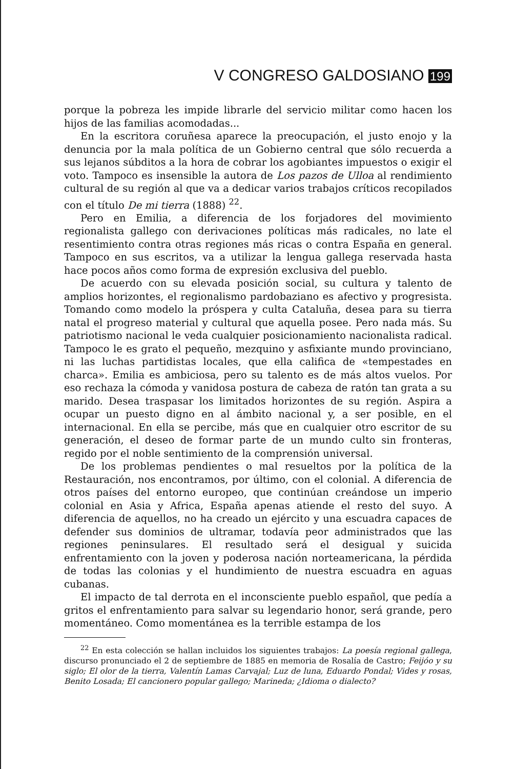V CONGRESO GALDOSIANO 199
porque la pobreza les impide librarle del servicio militar como hacen los hijos de las familias acomodadas...
En la escritora coruñesa aparece la preocupación, el justo enojo y la denuncia por la mala política de un Gobierno central que sólo recuerda a sus lejanos súbditos a la hora de cobrar los agobiantes impuestos o exigir el voto. Tampoco es insensible la autora de Los pazos de Ulloa al rendimiento cultural de su región al que va a dedicar varios trabajos críticos recopilados con el título De mi tierra (1888) <sup>22</sup>.
Pero en Emilia, a diferencia de los forjadores del movimiento regionalista gallego con derivaciones políticas más radicales, no late el resentimiento contra otras regiones más ricas o contra España en general. Tampoco en sus escritos, va a utilizar la lengua gallega reservada hasta hace pocos años como forma de expresión exclusiva del pueblo.
De acuerdo con su elevada posición social, su cultura y talento de amplios horizontes, el regionalismo pardobaziano es afectivo y progresista. Tomando como modelo la próspera y culta Cataluña, desea para su tierra natal el progreso material y cultural que aquella posee. Pero nada más. Su patriotismo nacional le veda cualquier posicionamiento nacionalista radical. Tampoco le es grato el pequeño, mezquino y asfixiante mundo provinciano, ni las luchas partidistas locales, que ella califica de «tempestades en charca». Emilia es ambiciosa, pero su talento es de más altos vuelos. Por eso rechaza la cómoda y vanidosa postura de cabeza de ratón tan grata a su marido. Desea traspasar los limitados horizontes de su región. Aspira a ocupar un puesto digno en al ámbito nacional y, a ser posible, en el internacional. En ella se percibe, más que en cualquier otro escritor de su generación, el deseo de formar parte de un mundo culto sin fronteras, regido por el noble sentimiento de la comprensión universal.
De los problemas pendientes o mal resueltos por la política de la Restauración, nos encontramos, por último, con el colonial. A diferencia de otros países del entorno europeo, que continúan creándose un imperio colonial en Asia y Africa, España apenas atiende el resto del suyo. A diferencia de aquellos, no ha creado un ejército y una escuadra capaces de defender sus dominios de ultramar, todavía peor administrados que las regiones peninsulares. El resultado será el desigual y suicida enfrentamiento con la joven y poderosa nación norteamericana, la pérdida de todas las colonias y el hundimiento de nuestra escuadra en aguas cubanas.
El impacto de tal derrota en el inconsciente pueblo español, que pedía a gritos el enfrentamiento para salvar su legendario honor, será grande, pero momentáneo. Como momentánea es la terrible estampa de los
<sup>22</sup> En esta colección se hallan incluidos los siguientes trabajos: La poesía regional gallega, discurso pronunciado el 2 de septiembre de 1885 en memoria de Rosalía de Castro; Feijóo y su siglo; El olor de la tierra, Valentín Lamas Carvajal; Luz de luna, Eduardo Pondal; Vides y rosas, Benito Losada; El cancionero popular gallego; Marineda; ¿Idioma o dialecto?